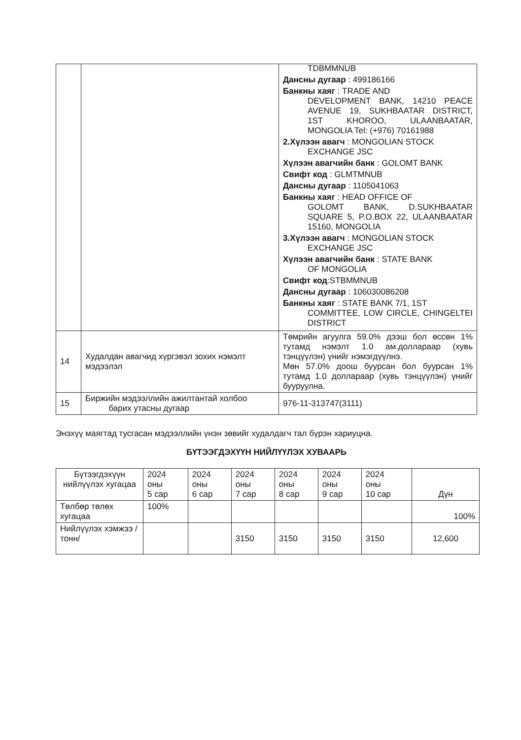| | | TDBMMNUB Дансны дугаар : 499186166 Банкны хаяг : TRADE AND DEVELOPMENT BANK, 14210 PEACE AVENUE 19, SUKHBAATAR DISTRICT, 1ST KHOROO, ULAANBAATAR, MONGOLIA Tel: (+976) 70161988 2.Хүлээн авагч : MONGOLIAN STOCK EXCHANGE JSC Хүлээн авагчийн банк : GOLOMT BANK Свифт код : GLMTMNUB Дансны дугаар : 1105041063 Банкны хаяг : HEAD OFFICE OF GOLOMT BANK, D.SUKHBAATAR SQUARE 5, P.O.BOX 22, ULAANBAATAR 15160, MONGOLIA 3.Хүлээн авагч : MONGOLIAN STOCK EXCHANGE JSC Хүлээн авагчийн банк : STATE BANK OF MONGOLIA Свифт код :STBMMNUB Дансны дугаар : 106030086208 Банкны хаяг : STATE BANK 7/1, 1ST COMMITTEE, LOW CIRCLE, CHINGELTEI DISTRICT |
| 14 | Худалдан авагчид хүргэвэл зохих нэмэлт мэдээлэл | Төмрийн агуулга 59.0% дээш бол өссөн 1% тутамд нэмэлт 1.0 ам.доллараар (хувь тэнцүүлэн) үнийг нэмэгдүүлнэ. Мөн 57.0% доош буурсан бол буурсан 1% тутамд 1.0 доллараар (хувь тэнцүүлэн) үнийг бууруулна. |
| 15 | Биржийн мэдээллийн ажилтантай холбоо барих утасны дугаар | 976-11-313747(3111) |
Энэхүү маягтад тусгасан мэдээллийн үнэн зөвийг худалдагч тал бүрэн хариуцна.
БҮТЭЭГДЭХҮҮН НИЙЛҮҮЛЭХ ХУВААРЬ
| Бүтээгдэхүүн нийлүүлэх хугацаа | 2024 оны 5 сар | 2024 оны 6 сар | 2024 оны 7 сар | 2024 оны 8 сар | 2024 оны 9 сар | 2024 оны 10 сар | Дүн |
| Төлбөр төлөх хугацаа | 100% | | | | | | 100% |
| Нийлүүлэх хэмжээ /тонн/ | | | 3150 | 3150 | 3150 | 3150 | 12,600 |